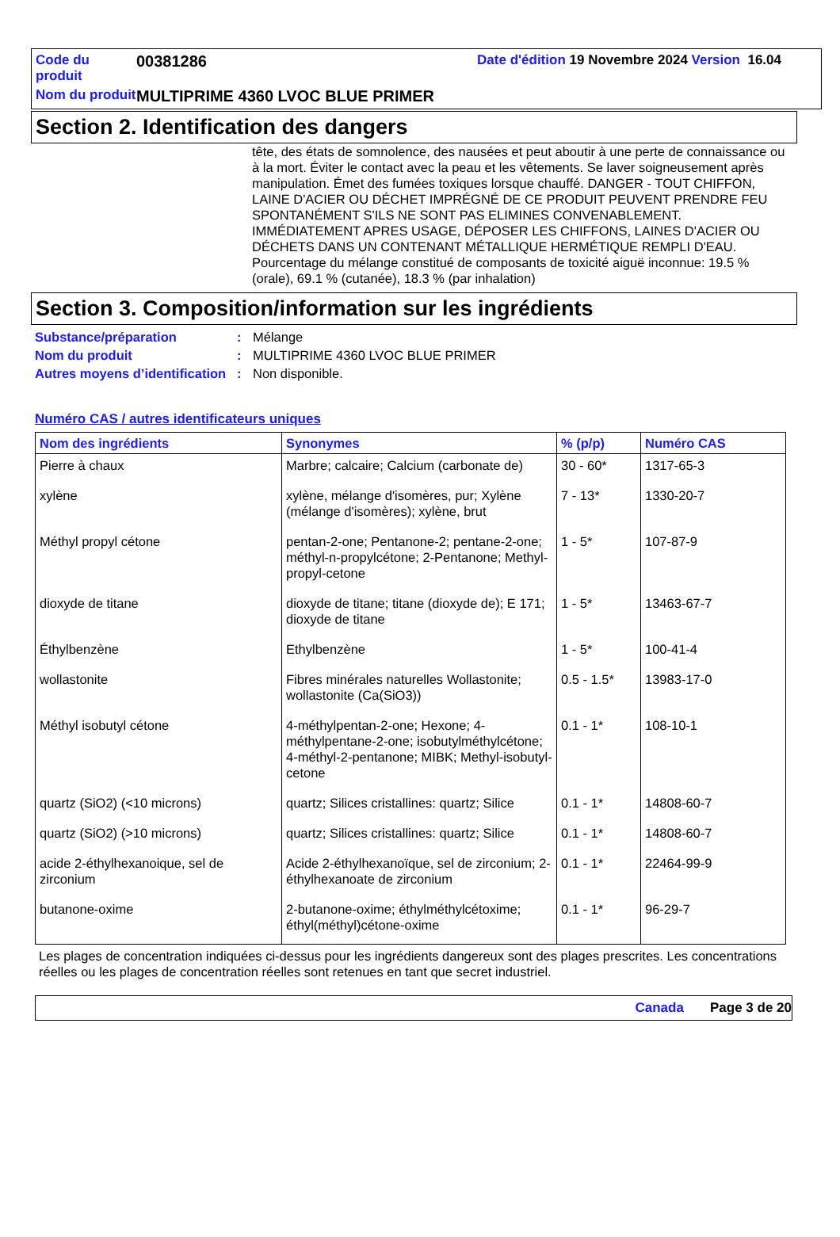Code du produit
00381286 Date d'édition 19 Novembre 2024 Version 16.04
Nom du produit
MULTIPRIME 4360 LVOC BLUE PRIMER
Section 2. Identification des dangers
tête, des états de somnolence, des nausées et peut aboutir à une perte de connaissance ou à la mort. Éviter le contact avec la peau et les vêtements. Se laver soigneusement après manipulation. Émet des fumées toxiques lorsque chauffé. DANGER - TOUT CHIFFON, LAINE D'ACIER OU DÉCHET IMPRÉGNÉ DE CE PRODUIT PEUVENT PRENDRE FEU SPONTANÉMENT S'ILS NE SONT PAS ELIMINES CONVENABLEMENT. IMMÉDIATEMENT APRES USAGE, DÉPOSER LES CHIFFONS, LAINES D'ACIER OU DÉCHETS DANS UN CONTENANT MÉTALLIQUE HERMÉTIQUE REMPLI D'EAU.
Pourcentage du mélange constitué de composants de toxicité aiguë inconnue: 19.5 % (orale), 69.1 % (cutanée), 18.3 % (par inhalation)
Section 3. Composition/information sur les ingrédients
Substance/préparation
:
Mélange
Nom du produit
:
MULTIPRIME 4360 LVOC BLUE PRIMER
Autres moyens d’identification
:
Non disponible.
Numéro CAS / autres identificateurs uniques
| Nom des ingrédients | Synonymes | % (p/p) | Numéro CAS |
| --- | --- | --- | --- |
| Pierre à chaux | Marbre; calcaire; Calcium (carbonate de) | 30 - 60* | 1317-65-3 |
| xylène | xylène, mélange d'isomères, pur; Xylène (mélange d'isomères); xylène, brut | 7 - 13* | 1330-20-7 |
| Méthyl propyl cétone | pentan-2-one; Pentanone-2; pentane-2-one; méthyl-n-propylcétone; 2-Pentanone; Methyl-propyl-cetone | 1 - 5* | 107-87-9 |
| dioxyde de titane | dioxyde de titane; titane (dioxyde de); E 171; dioxyde de titane | 1 - 5* | 13463-67-7 |
| Éthylbenzène | Ethylbenzène | 1 - 5* | 100-41-4 |
| wollastonite | Fibres minérales naturelles Wollastonite; wollastonite (Ca(SiO3)) | 0.5 - 1.5* | 13983-17-0 |
| Méthyl isobutyl cétone | 4-méthylpentan-2-one; Hexone; 4-méthylpentane-2-one; isobutylméthylcétone; 4-méthyl-2-pentanone; MIBK; Methyl-isobutyl-cetone | 0.1 - 1* | 108-10-1 |
| quartz (SiO2) (<10 microns) | quartz; Silices cristallines: quartz; Silice | 0.1 - 1* | 14808-60-7 |
| quartz (SiO2) (>10 microns) | quartz; Silices cristallines: quartz; Silice | 0.1 - 1* | 14808-60-7 |
| acide 2-éthylhexanoique, sel de zirconium | Acide 2-éthylhexanoïque, sel de zirconium; 2-éthylhexanoate de zirconium | 0.1 - 1* | 22464-99-9 |
| butanone-oxime | 2-butanone-oxime; éthylméthylcétoxime; éthyl(méthyl)cétone-oxime | 0.1 - 1* | 96-29-7 |
Les plages de concentration indiquées ci-dessus pour les ingrédients dangereux sont des plages prescrites. Les concentrations réelles ou les plages de concentration réelles sont retenues en tant que secret industriel.
Canada Page 3 de 20